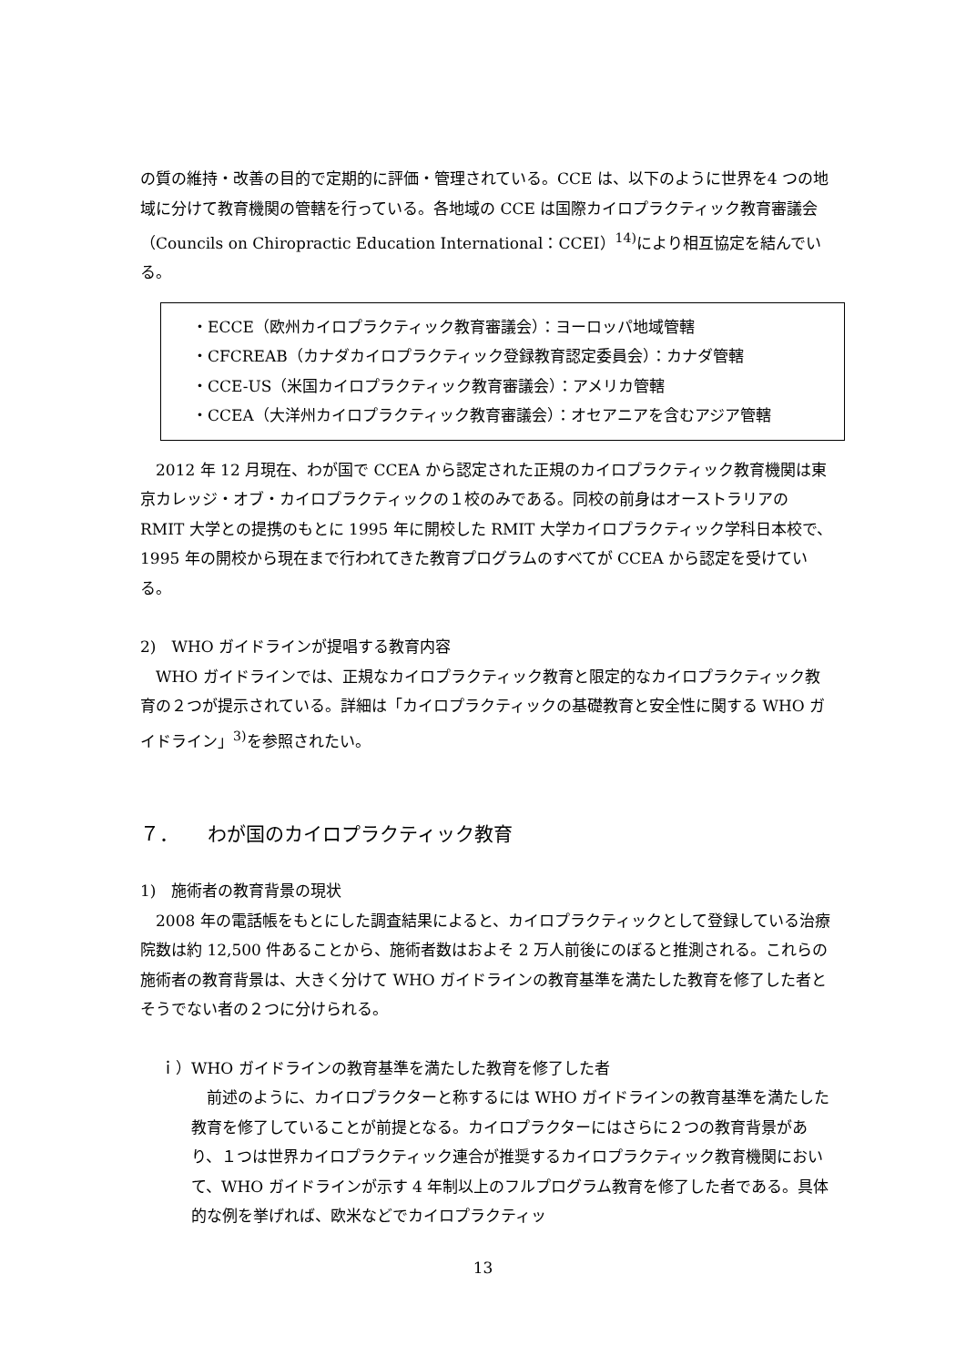の質の維持・改善の目的で定期的に評価・管理されている。CCE は、以下のように世界を4 つの地域に分けて教育機関の管轄を行っている。各地域の CCE は国際カイロプラクティック教育審議会（Councils on Chiropractic Education International：CCEI）<sup>14)</sup>により相互協定を結んでいる。
・ECCE（欧州カイロプラクティック教育審議会）：ヨーロッパ地域管轄
・CFCREAB（カナダカイロプラクティック登録教育認定委員会）：カナダ管轄
・CCE-US（米国カイロプラクティック教育審議会）：アメリカ管轄
・CCEA（大洋州カイロプラクティック教育審議会）：オセアニアを含むアジア管轄
　2012 年 12 月現在、わが国で CCEA から認定された正規のカイロプラクティック教育機関は東京カレッジ・オブ・カイロプラクティックの１校のみである。同校の前身はオーストラリアの RMIT 大学との提携のもとに 1995 年に開校した RMIT 大学カイロプラクティック学科日本校で、1995 年の開校から現在まで行われてきた教育プログラムのすべてが CCEA から認定を受けている。
2)　WHO ガイドラインが提唱する教育内容
　WHO ガイドラインでは、正規なカイロプラクティック教育と限定的なカイロプラクティック教育の２つが提示されている。詳細は「カイロプラクティックの基礎教育と安全性に関する WHO ガイドライン」<sup>3)</sup>を参照されたい。
７．　　わが国のカイロプラクティック教育
1)　施術者の教育背景の現状
　2008 年の電話帳をもとにした調査結果によると、カイロプラクティックとして登録している治療院数は約 12,500 件あることから、施術者数はおよそ 2 万人前後にのぼると推測される。これらの施術者の教育背景は、大きく分けて WHO ガイドラインの教育基準を満たした教育を修了した者とそうでない者の２つに分けられる。
ｉ）WHO ガイドラインの教育基準を満たした教育を修了した者
　前述のように、カイロプラクターと称するには WHO ガイドラインの教育基準を満たした教育を修了していることが前提となる。カイロプラクターにはさらに２つの教育背景があり、１つは世界カイロプラクティック連合が推奨するカイロプラクティック教育機関において、WHO ガイドラインが示す 4 年制以上のフルプログラム教育を修了した者である。具体的な例を挙げれば、欧米などでカイロプラクティッ
13